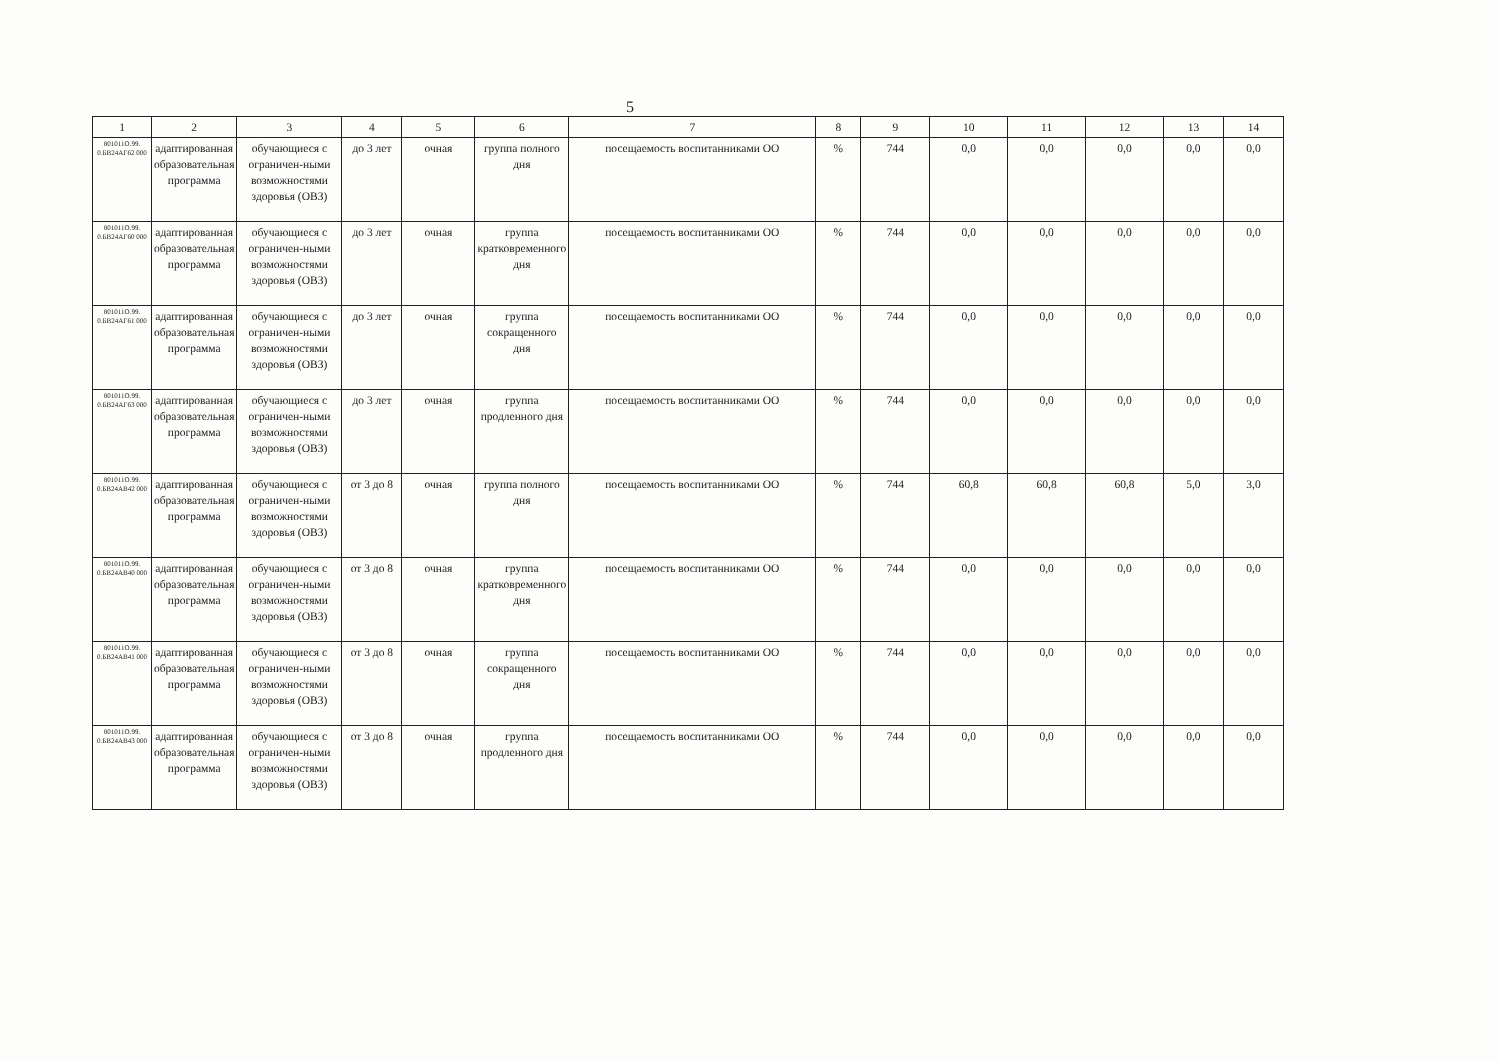5
| 1 | 2 | 3 | 4 | 5 | 6 | 7 | 8 | 9 | 10 | 11 | 12 | 13 | 14 |
| --- | --- | --- | --- | --- | --- | --- | --- | --- | --- | --- | --- | --- | --- |
| 801011О.99. 0.БВ24АГ62 000 | адаптированная образовательная программа | обучающиеся с ограничен-ными возможностями здоровья (ОВЗ) | до 3 лет | очная | группа полного дня | посещаемость воспитанниками ОО | % | 744 | 0,0 | 0,0 | 0,0 | 0,0 | 0,0 |
| 801011О.99. 0.БВ24АГ60 000 | адаптированная образовательная программа | обучающиеся с ограничен-ными возможностями здоровья (ОВЗ) | до 3 лет | очная | группа кратковременного дня | посещаемость воспитанниками ОО | % | 744 | 0,0 | 0,0 | 0,0 | 0,0 | 0,0 |
| 801011О.99. 0.БВ24АГ61 000 | адаптированная образовательная программа | обучающиеся с ограничен-ными возможностями здоровья (ОВЗ) | до 3 лет | очная | группа сокращенного дня | посещаемость воспитанниками ОО | % | 744 | 0,0 | 0,0 | 0,0 | 0,0 | 0,0 |
| 801011О.99. 0.БВ24АГ63 000 | адаптированная образовательная программа | обучающиеся с ограничен-ными возможностями здоровья (ОВЗ) | до 3 лет | очная | группа продленного дня | посещаемость воспитанниками ОО | % | 744 | 0,0 | 0,0 | 0,0 | 0,0 | 0,0 |
| 801011О.99. 0.БВ24АВ42 000 | адаптированная образовательная программа | обучающиеся с ограничен-ными возможностями здоровья (ОВЗ) | от 3 до 8 | очная | группа полного дня | посещаемость воспитанниками ОО | % | 744 | 60,8 | 60,8 | 60,8 | 5,0 | 3,0 |
| 801011О.99. 0.БВ24АВ40 000 | адаптированная образовательная программа | обучающиеся с ограничен-ными возможностями здоровья (ОВЗ) | от 3 до 8 | очная | группа кратковременного дня | посещаемость воспитанниками ОО | % | 744 | 0,0 | 0,0 | 0,0 | 0,0 | 0,0 |
| 801011О.99. 0.БВ24АВ41 000 | адаптированная образовательная программа | обучающиеся с ограничен-ными возможностями здоровья (ОВЗ) | от 3 до 8 | очная | группа сокращенного дня | посещаемость воспитанниками ОО | % | 744 | 0,0 | 0,0 | 0,0 | 0,0 | 0,0 |
| 801011О.99. 0.БВ24АВ43 000 | адаптированная образовательная программа | обучающиеся с ограничен-ными возможностями здоровья (ОВЗ) | от 3 до 8 | очная | группа продленного дня | посещаемость воспитанниками ОО | % | 744 | 0,0 | 0,0 | 0,0 | 0,0 | 0,0 |